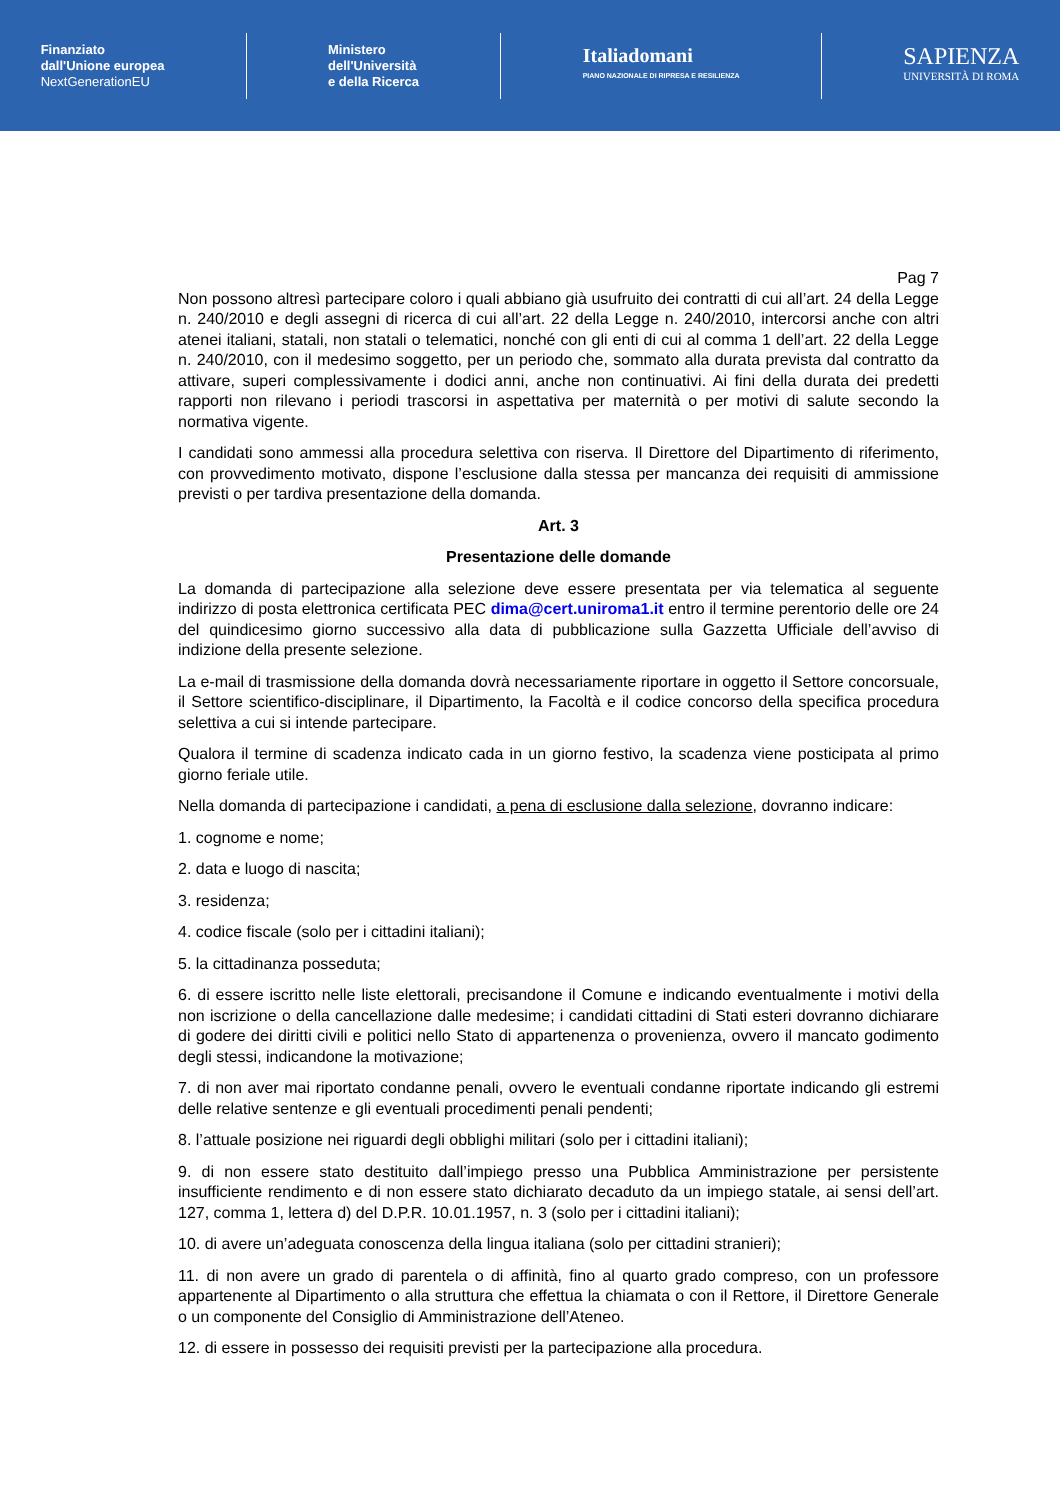Finanziato
dall'Unione europea
NextGenerationEU
Ministero
dell'Università
e della Ricerca
Italiadomani
PIANO NAZIONALE DI RIPRESA E RESILIENZA
SAPIENZA
UNIVERSITÀ DI ROMA
Pag 7
Non possono altresì partecipare coloro i quali abbiano già usufruito dei contratti di cui all’art. 24 della Legge n. 240/2010 e degli assegni di ricerca di cui all’art. 22 della Legge n. 240/2010, intercorsi anche con altri atenei italiani, statali, non statali o telematici, nonché con gli enti di cui al comma 1 dell’art. 22 della Legge n. 240/2010, con il medesimo soggetto, per un periodo che, sommato alla durata prevista dal contratto da attivare, superi complessivamente i dodici anni, anche non continuativi. Ai fini della durata dei predetti rapporti non rilevano i periodi trascorsi in aspettativa per maternità o per motivi di salute secondo la normativa vigente.
I candidati sono ammessi alla procedura selettiva con riserva. Il Direttore del Dipartimento di riferimento, con provvedimento motivato, dispone l’esclusione dalla stessa per mancanza dei requisiti di ammissione previsti o per tardiva presentazione della domanda.
Art. 3
Presentazione delle domande
La domanda di partecipazione alla selezione deve essere presentata per via telematica al seguente indirizzo di posta elettronica certificata PEC dima@cert.uniroma1.it entro il termine perentorio delle ore 24 del quindicesimo giorno successivo alla data di pubblicazione sulla Gazzetta Ufficiale dell’avviso di indizione della presente selezione.
La e-mail di trasmissione della domanda dovrà necessariamente riportare in oggetto il Settore concorsuale, il Settore scientifico-disciplinare, il Dipartimento, la Facoltà e il codice concorso della specifica procedura selettiva a cui si intende partecipare.
Qualora il termine di scadenza indicato cada in un giorno festivo, la scadenza viene posticipata al primo giorno feriale utile.
Nella domanda di partecipazione i candidati, a pena di esclusione dalla selezione, dovranno indicare:
1. cognome e nome;
2. data e luogo di nascita;
3. residenza;
4. codice fiscale (solo per i cittadini italiani);
5. la cittadinanza posseduta;
6. di essere iscritto nelle liste elettorali, precisandone il Comune e indicando eventualmente i motivi della non iscrizione o della cancellazione dalle medesime; i candidati cittadini di Stati esteri dovranno dichiarare di godere dei diritti civili e politici nello Stato di appartenenza o provenienza, ovvero il mancato godimento degli stessi, indicandone la motivazione;
7. di non aver mai riportato condanne penali, ovvero le eventuali condanne riportate indicando gli estremi delle relative sentenze e gli eventuali procedimenti penali pendenti;
8. l’attuale posizione nei riguardi degli obblighi militari (solo per i cittadini italiani);
9. di non essere stato destituito dall’impiego presso una Pubblica Amministrazione per persistente insufficiente rendimento e di non essere stato dichiarato decaduto da un impiego statale, ai sensi dell’art. 127, comma 1, lettera d) del D.P.R. 10.01.1957, n. 3 (solo per i cittadini italiani);
10. di avere un’adeguata conoscenza della lingua italiana (solo per cittadini stranieri);
11. di non avere un grado di parentela o di affinità, fino al quarto grado compreso, con un professore appartenente al Dipartimento o alla struttura che effettua la chiamata o con il Rettore, il Direttore Generale o un componente del Consiglio di Amministrazione dell’Ateneo.
12. di essere in possesso dei requisiti previsti per la partecipazione alla procedura.